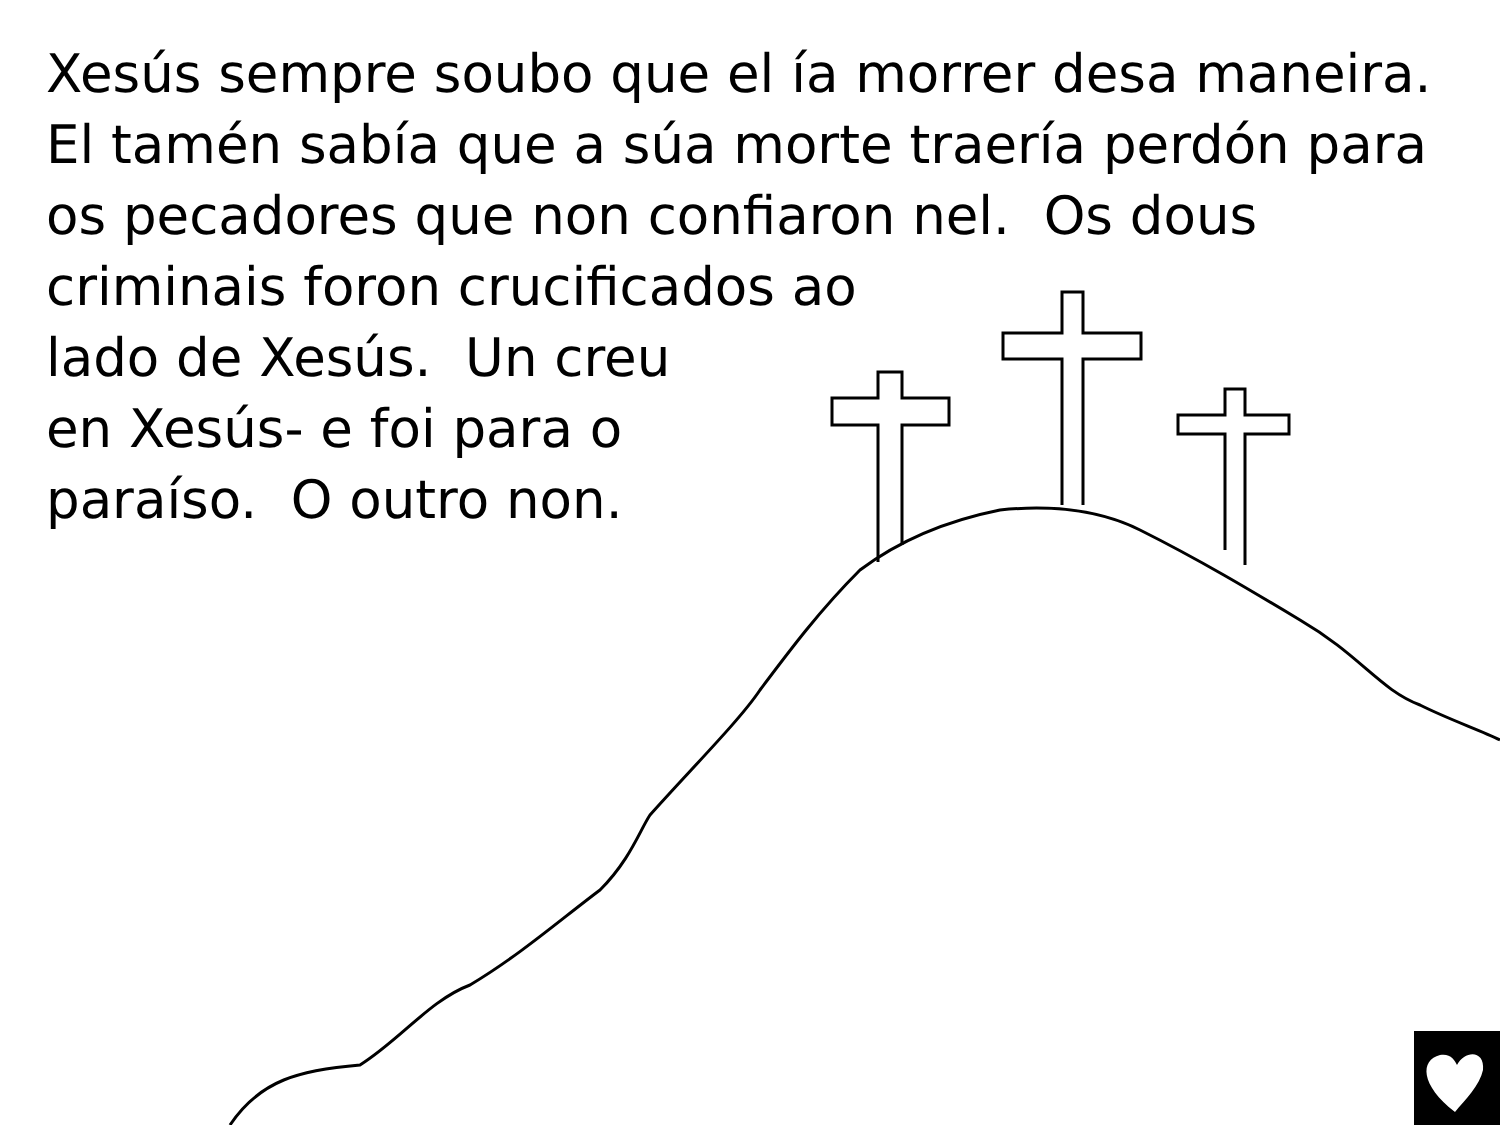Xesús sempre soubo que el ía morrer desa maneira.
El tamén sabía que a súa morte traería perdón para
os pecadores que non confiaron nel. Os dous
criminais foron crucificados ao
lado de Xesús. Un creu
en Xesús- e foi para o
paraíso. O outro non.